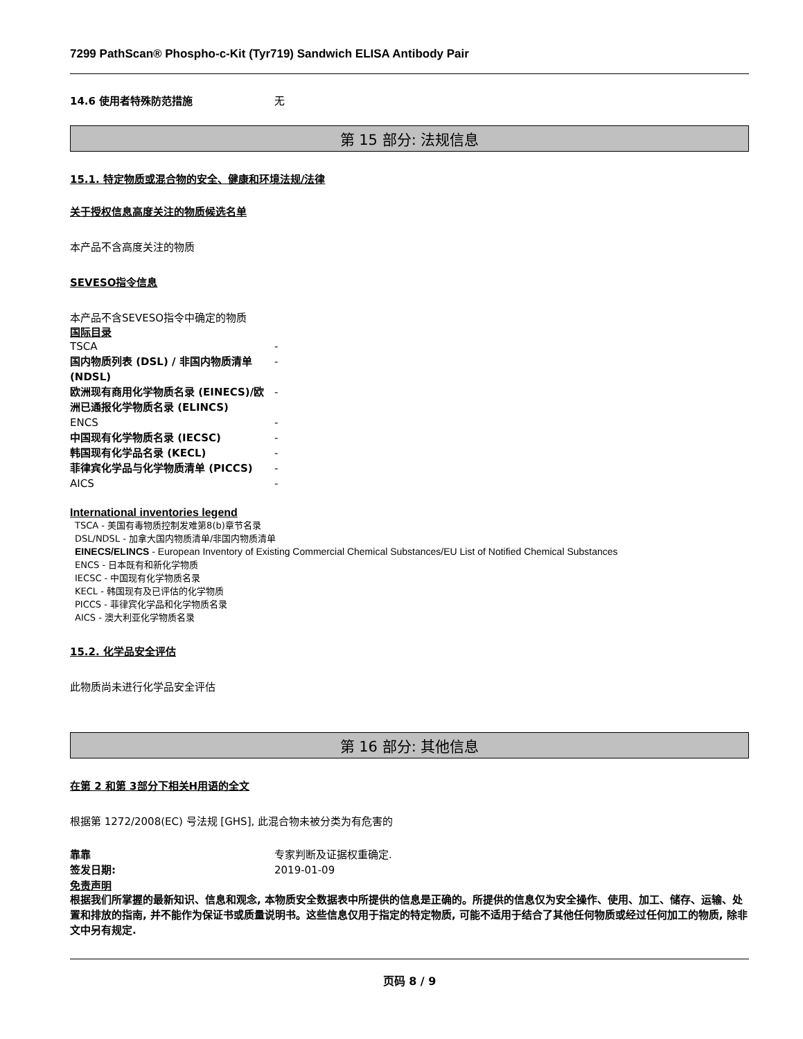7299 PathScan® Phospho-c-Kit (Tyr719) Sandwich ELISA Antibody Pair
14.6 使用者特殊防范措施 无
第 15 部分: 法规信息
15.1. 特定物质或混合物的安全、健康和环境法规/法律
关于授权信息高度关注的物质候选名单
本产品不含高度关注的物质
SEVESO指令信息
本产品不含SEVESO指令中确定的物质
国际目录
TSCA -
国内物质列表 (DSL) / 非国内物质清单 (NDSL) -
欧洲现有商用化学物质名录 (EINECS)/欧洲已通报化学物质名录 (ELINCS) -
ENCS -
中国现有化学物质名录 (IECSC) -
韩国现有化学品名录 (KECL) -
菲律宾化学品与化学物质清单 (PICCS) -
AICS -
International inventories legend
TSCA - 美国有毒物质控制发难第8(b)章节名录
DSL/NDSL - 加拿大国内物质清单/非国内物质清单
EINECS/ELINCS - European Inventory of Existing Commercial Chemical Substances/EU List of Notified Chemical Substances
ENCS - 日本既有和新化学物质
IECSC - 中国现有化学物质名录
KECL - 韩国现有及已评估的化学物质
PICCS - 菲律宾化学品和化学物质名录
AICS - 澳大利亚化学物质名录
15.2. 化学品安全评估
此物质尚未进行化学品安全评估
第 16 部分: 其他信息
在第 2 和第 3部分下相关H用语的全文
根据第 1272/2008(EC) 号法规 [GHS], 此混合物未被分类为有危害的
靠靠 专家判断及证据权重确定.
签发日期: 2019-01-09
免责声明
根据我们所掌握的最新知识、信息和观念, 本物质安全数据表中所提供的信息是正确的。所提供的信息仅为安全操作、使用、加工、储存、运输、处置和排放的指南, 并不能作为保证书或质量说明书。这些信息仅用于指定的特定物质, 可能不适用于结合了其他任何物质或经过任何加工的物质, 除非文中另有规定.
页码 8 / 9